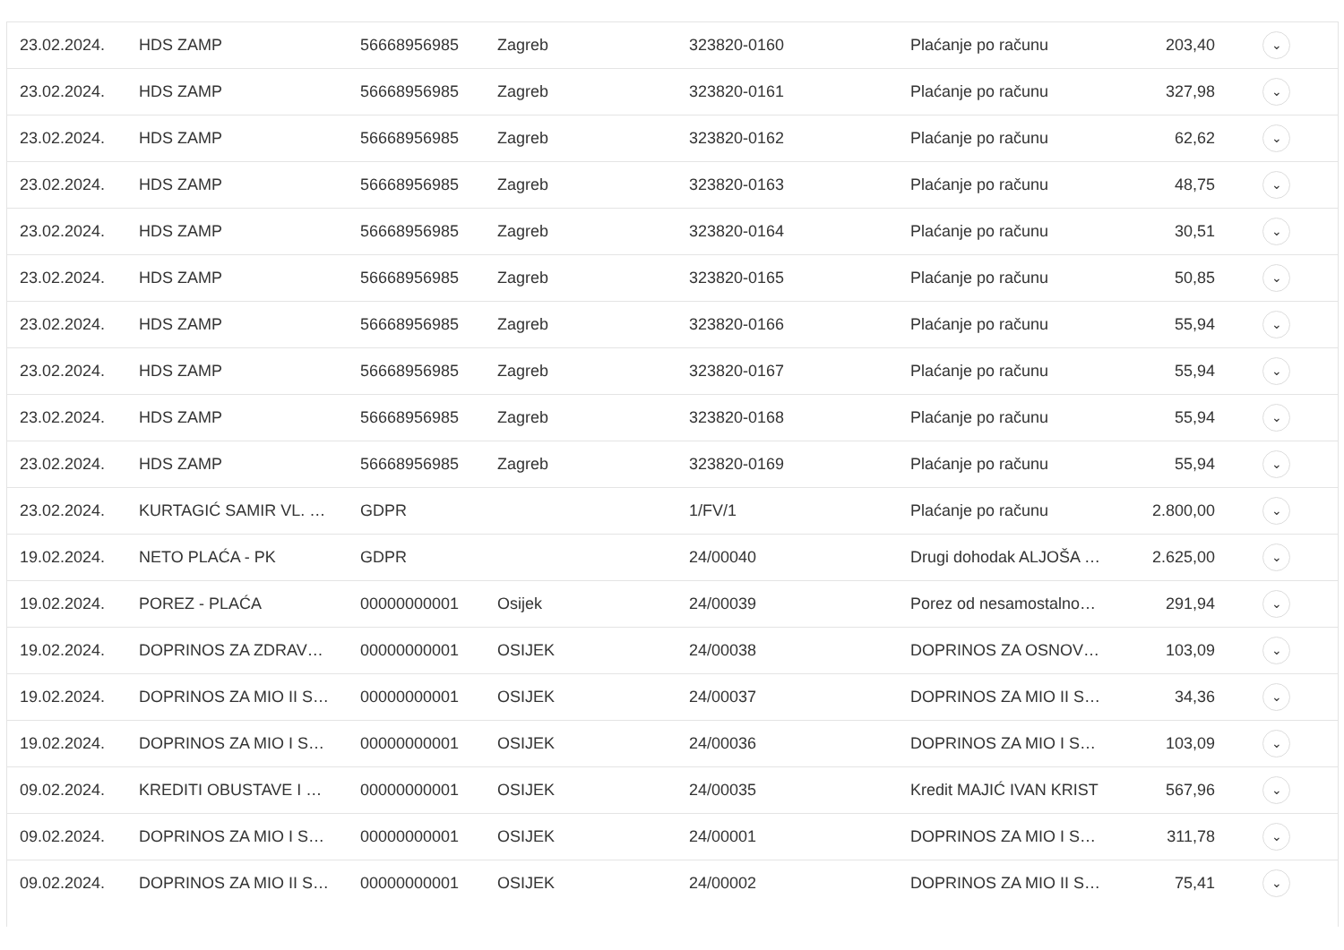| 23.02.2024. | HDS ZAMP | 56668956985 | Zagreb | 323820-0160 | Plaćanje po računu | 203,40 | ⌄ |
| 23.02.2024. | HDS ZAMP | 56668956985 | Zagreb | 323820-0161 | Plaćanje po računu | 327,98 | ⌄ |
| 23.02.2024. | HDS ZAMP | 56668956985 | Zagreb | 323820-0162 | Plaćanje po računu | 62,62 | ⌄ |
| 23.02.2024. | HDS ZAMP | 56668956985 | Zagreb | 323820-0163 | Plaćanje po računu | 48,75 | ⌄ |
| 23.02.2024. | HDS ZAMP | 56668956985 | Zagreb | 323820-0164 | Plaćanje po računu | 30,51 | ⌄ |
| 23.02.2024. | HDS ZAMP | 56668956985 | Zagreb | 323820-0165 | Plaćanje po računu | 50,85 | ⌄ |
| 23.02.2024. | HDS ZAMP | 56668956985 | Zagreb | 323820-0166 | Plaćanje po računu | 55,94 | ⌄ |
| 23.02.2024. | HDS ZAMP | 56668956985 | Zagreb | 323820-0167 | Plaćanje po računu | 55,94 | ⌄ |
| 23.02.2024. | HDS ZAMP | 56668956985 | Zagreb | 323820-0168 | Plaćanje po računu | 55,94 | ⌄ |
| 23.02.2024. | HDS ZAMP | 56668956985 | Zagreb | 323820-0169 | Plaćanje po računu | 55,94 | ⌄ |
| 23.02.2024. | KURTAGIĆ SAMIR VL. … | GDPR | | 1/FV/1 | Plaćanje po računu | 2.800,00 | ⌄ |
| 19.02.2024. | NETO PLAĆA - PK | GDPR | | 24/00040 | Drugi dohodak ALJOŠA … | 2.625,00 | ⌄ |
| 19.02.2024. | POREZ - PLAĆA | 00000000001 | Osijek | 24/00039 | Porez od nesamostalno… | 291,94 | ⌄ |
| 19.02.2024. | DOPRINOS ZA ZDRAV… | 00000000001 | OSIJEK | 24/00038 | DOPRINOS ZA OSNOV… | 103,09 | ⌄ |
| 19.02.2024. | DOPRINOS ZA MIO II S… | 00000000001 | OSIJEK | 24/00037 | DOPRINOS ZA MIO II S… | 34,36 | ⌄ |
| 19.02.2024. | DOPRINOS ZA MIO I S… | 00000000001 | OSIJEK | 24/00036 | DOPRINOS ZA MIO I S… | 103,09 | ⌄ |
| 09.02.2024. | KREDITI OBUSTAVE I … | 00000000001 | OSIJEK | 24/00035 | Kredit MAJIĆ IVAN KRIST | 567,96 | ⌄ |
| 09.02.2024. | DOPRINOS ZA MIO I S… | 00000000001 | OSIJEK | 24/00001 | DOPRINOS ZA MIO I S… | 311,78 | ⌄ |
| 09.02.2024. | DOPRINOS ZA MIO II S… | 00000000001 | OSIJEK | 24/00002 | DOPRINOS ZA MIO II S… | 75,41 | ⌄ |